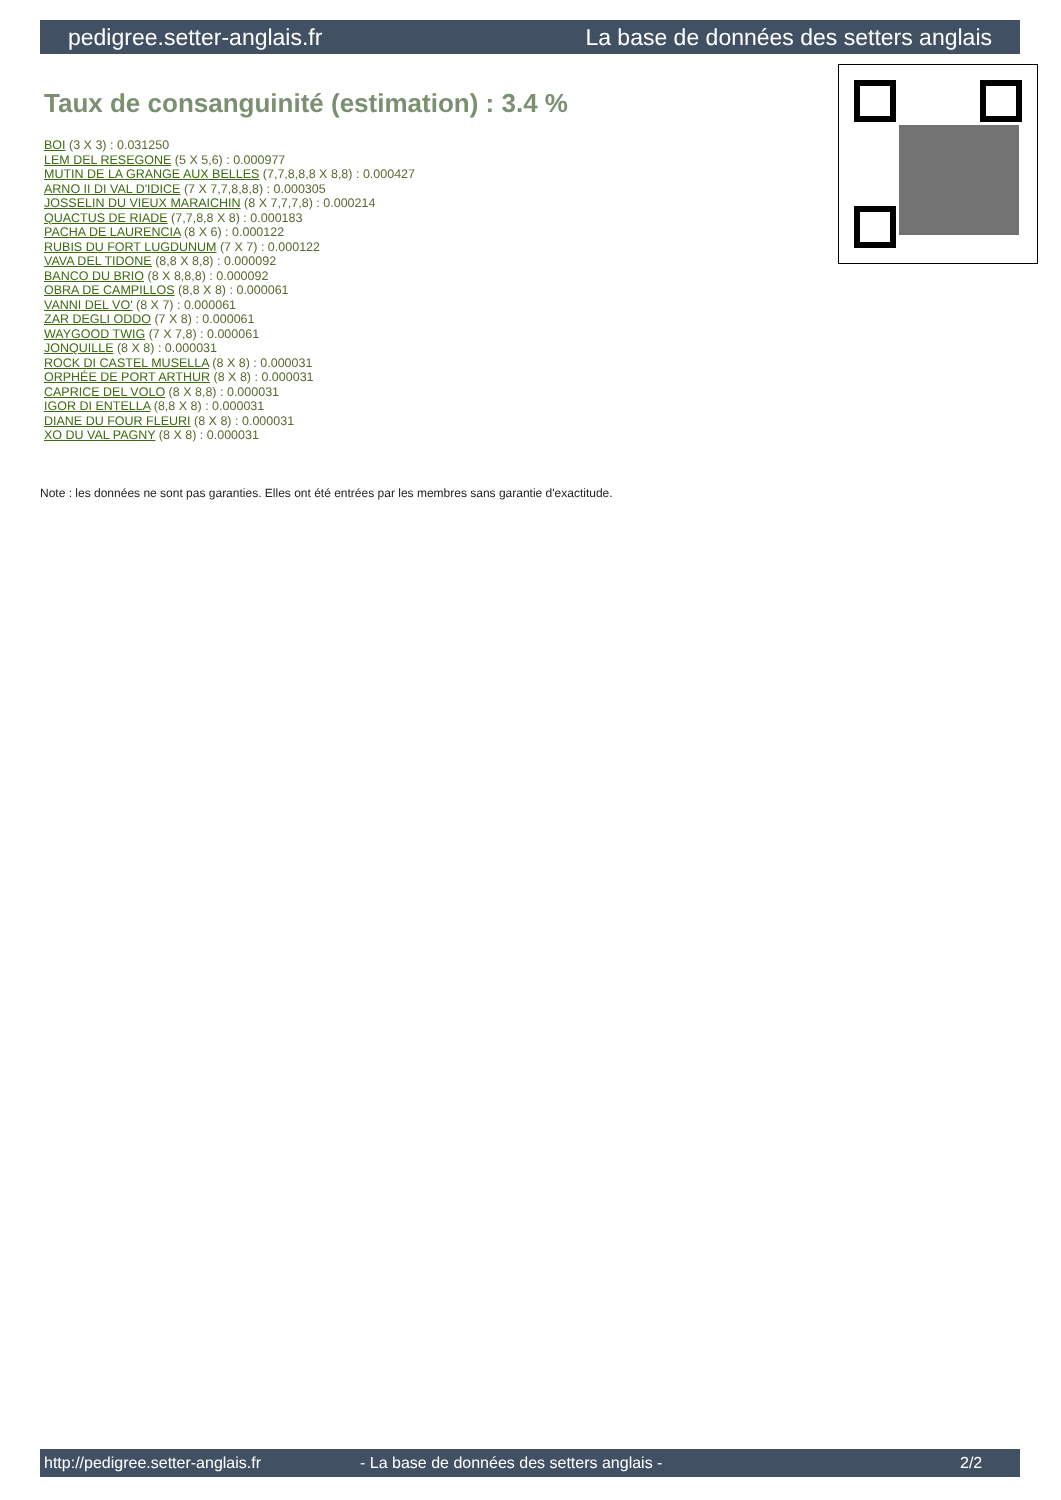pedigree.setter-anglais.fr La base de données des setters anglais
Taux de consanguinité (estimation) : 3.4 %
BOI (3 X 3) : 0.031250
LEM DEL RESEGONE (5 X 5,6) : 0.000977
MUTIN DE LA GRANGE AUX BELLES (7,7,8,8,8 X 8,8) : 0.000427
ARNO II DI VAL D'IDICE (7 X 7,7,8,8,8) : 0.000305
JOSSELIN DU VIEUX MARAICHIN (8 X 7,7,7,8) : 0.000214
QUACTUS DE RIADE (7,7,8,8 X 8) : 0.000183
PACHA DE LAURENCIA (8 X 6) : 0.000122
RUBIS DU FORT LUGDUNUM (7 X 7) : 0.000122
VAVA DEL TIDONE (8,8 X 8,8) : 0.000092
BANCO DU BRIO (8 X 8,8,8) : 0.000092
OBRA DE CAMPILLOS (8,8 X 8) : 0.000061
VANNI DEL VO' (8 X 7) : 0.000061
ZAR DEGLI ODDO (7 X 8) : 0.000061
WAYGOOD TWIG (7 X 7,8) : 0.000061
JONQUILLE (8 X 8) : 0.000031
ROCK DI CASTEL MUSELLA (8 X 8) : 0.000031
ORPHÉE DE PORT ARTHUR (8 X 8) : 0.000031
CAPRICE DEL VOLO (8 X 8,8) : 0.000031
IGOR DI ENTELLA (8,8 X 8) : 0.000031
DIANE DU FOUR FLEURI (8 X 8) : 0.000031
XO DU VAL PAGNY (8 X 8) : 0.000031
Note : les données ne sont pas garanties. Elles ont été entrées par les membres sans garantie d'exactitude.
http://pedigree.setter-anglais.fr - La base de données des setters anglais - 2/2